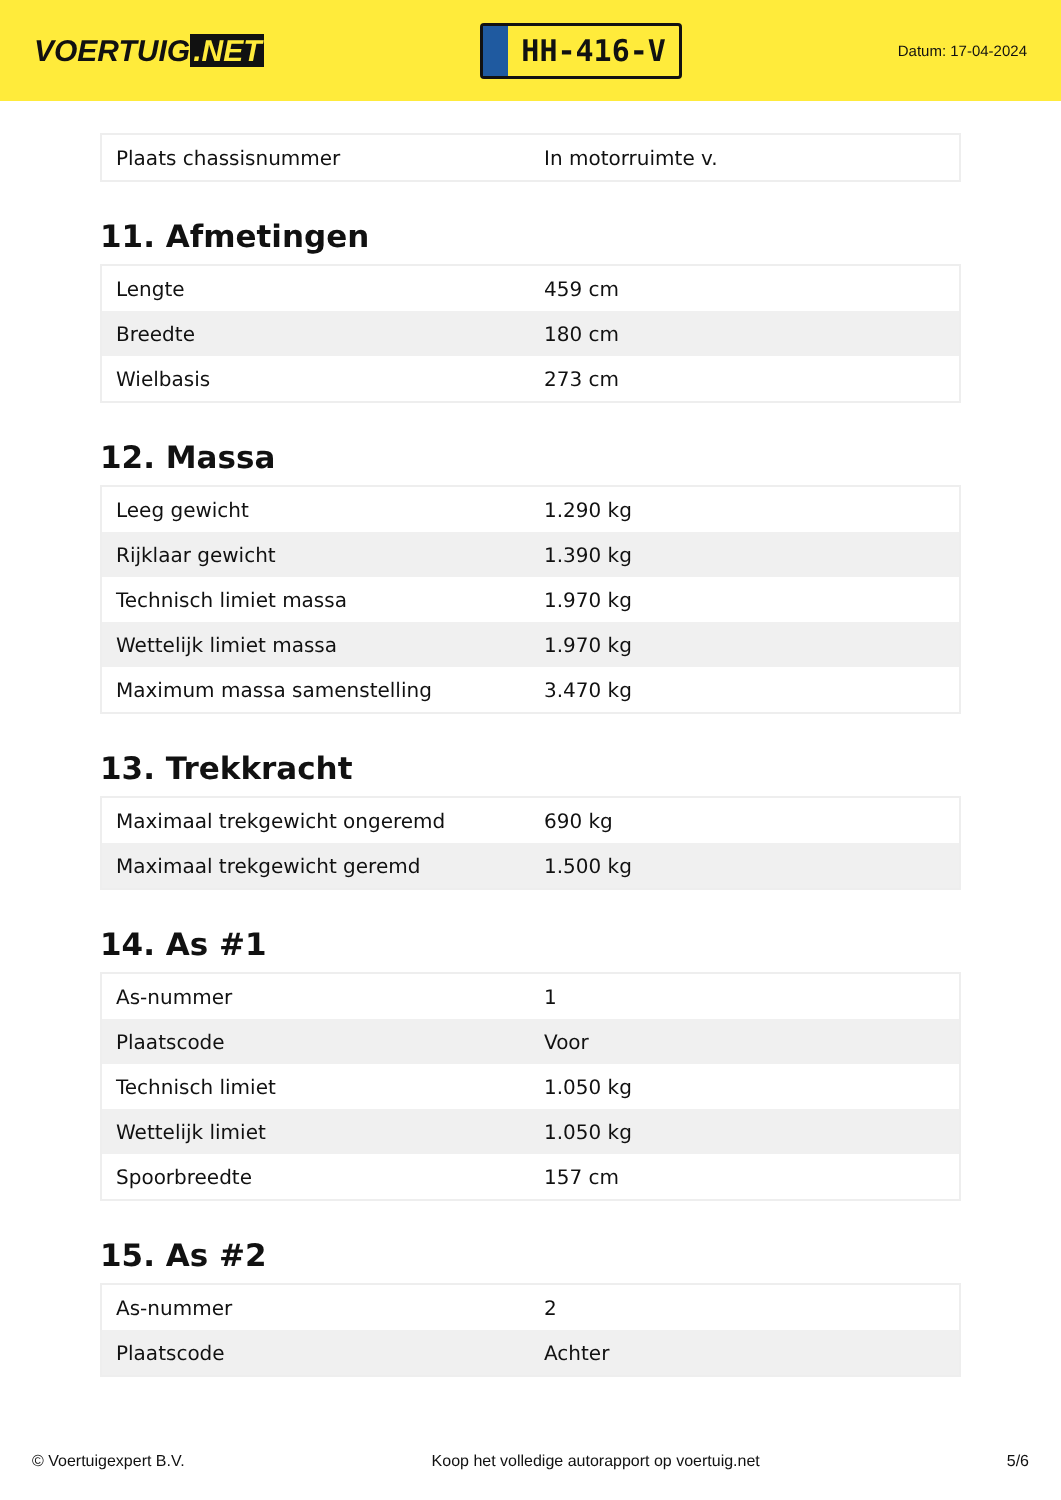VOERTUIG.NET
HH-416-V
Datum: 17-04-2024
| Plaats chassisnummer | In motorruimte v. |
11. Afmetingen
| Lengte | 459 cm |
| Breedte | 180 cm |
| Wielbasis | 273 cm |
12. Massa
| Leeg gewicht | 1.290 kg |
| Rijklaar gewicht | 1.390 kg |
| Technisch limiet massa | 1.970 kg |
| Wettelijk limiet massa | 1.970 kg |
| Maximum massa samenstelling | 3.470 kg |
13. Trekkracht
| Maximaal trekgewicht ongeremd | 690 kg |
| Maximaal trekgewicht geremd | 1.500 kg |
14. As #1
| As-nummer | 1 |
| Plaatscode | Voor |
| Technisch limiet | 1.050 kg |
| Wettelijk limiet | 1.050 kg |
| Spoorbreedte | 157 cm |
15. As #2
| As-nummer | 2 |
| Plaatscode | Achter |
© Voertuigexpert B.V. Koop het volledige autorapport op voertuig.net 5/6